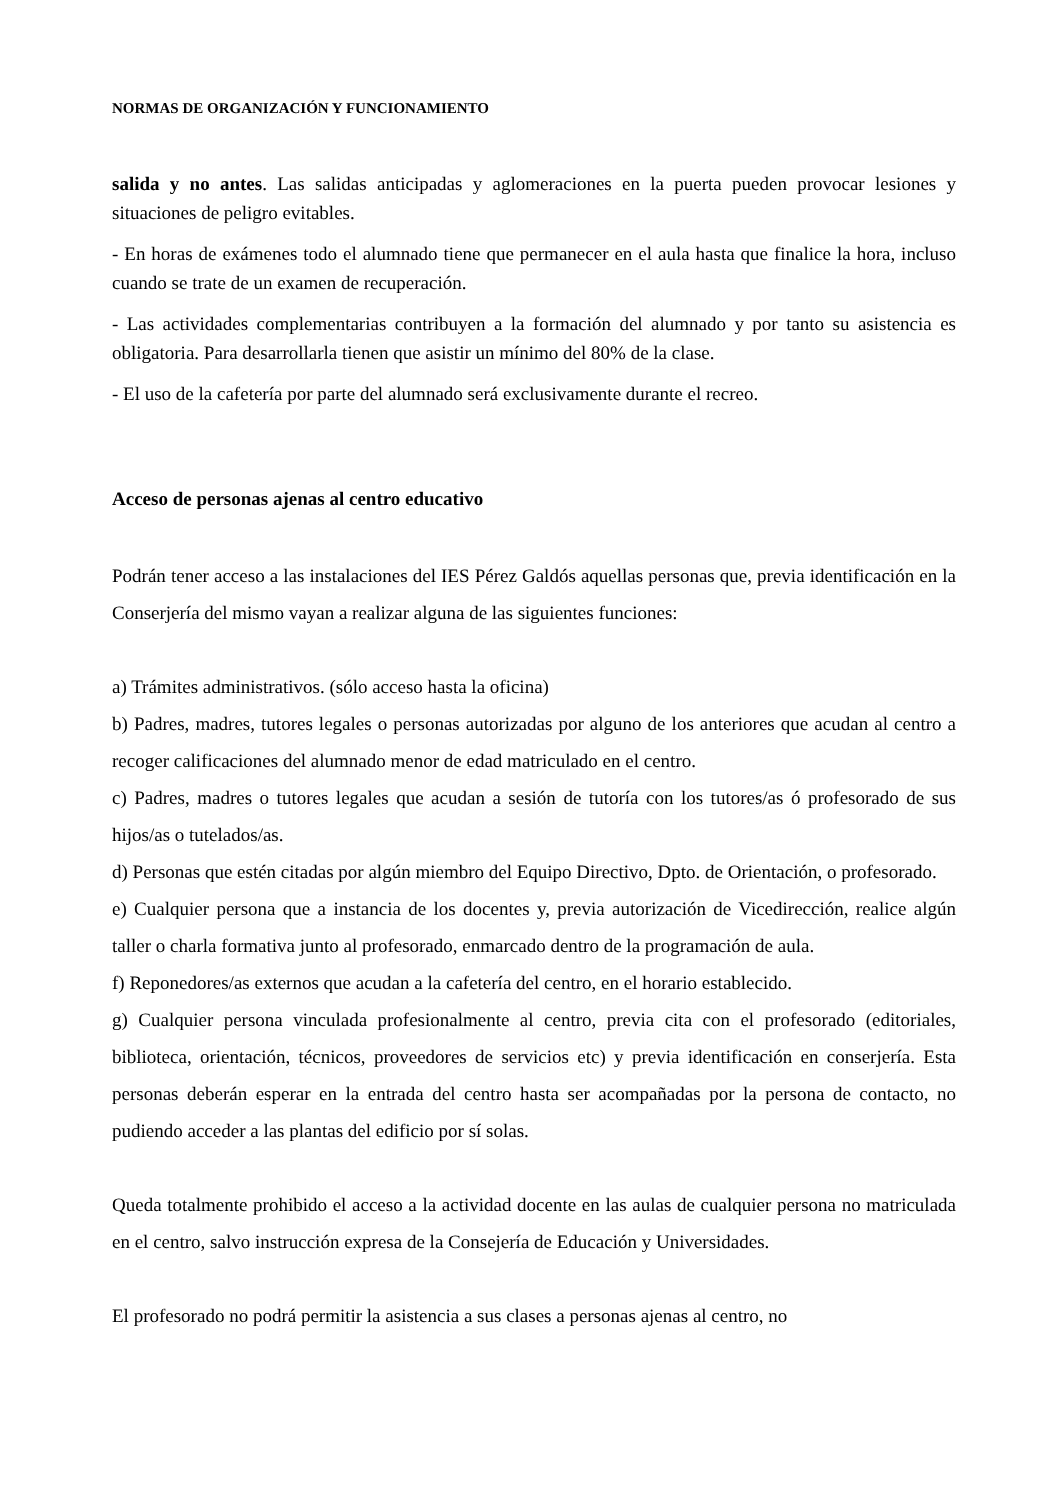NORMAS DE ORGANIZACIÓN Y FUNCIONAMIENTO
salida y no antes. Las salidas anticipadas y aglomeraciones en la puerta pueden provocar lesiones y situaciones de peligro evitables.
- En horas de exámenes todo el alumnado tiene que permanecer en el aula hasta que finalice la hora, incluso cuando se trate de un examen de recuperación.
- Las actividades complementarias contribuyen a la formación del alumnado y por tanto su asistencia es obligatoria. Para desarrollarla tienen que asistir un mínimo del 80% de la clase.
- El uso de la cafetería por parte del alumnado será exclusivamente durante el recreo.
Acceso de personas ajenas al centro educativo
Podrán tener acceso a las instalaciones del IES Pérez Galdós aquellas personas que, previa identificación en la Conserjería del mismo vayan a realizar alguna de las siguientes funciones:
a) Trámites administrativos. (sólo acceso hasta la oficina)
b) Padres, madres, tutores legales o personas autorizadas por alguno de los anteriores que acudan al centro a recoger calificaciones del alumnado menor de edad matriculado en el centro.
c) Padres, madres o tutores legales que acudan a sesión de tutoría con los tutores/as ó profesorado de sus hijos/as o tutelados/as.
d) Personas que estén citadas por algún miembro del Equipo Directivo, Dpto. de Orientación, o profesorado.
e) Cualquier persona que a instancia de los docentes y, previa autorización de Vicedirección, realice algún taller o charla formativa junto al profesorado, enmarcado dentro de la programación de aula.
f) Reponedores/as externos que acudan a la cafetería del centro, en el horario establecido.
g) Cualquier persona vinculada profesionalmente al centro, previa cita con el profesorado (editoriales, biblioteca, orientación, técnicos, proveedores de servicios etc) y previa identificación en conserjería. Esta personas deberán esperar en la entrada del centro hasta ser acompañadas por la persona de contacto, no pudiendo acceder a las plantas del edificio por sí solas.
Queda totalmente prohibido el acceso a la actividad docente en las aulas de cualquier persona no matriculada en el centro, salvo instrucción expresa de la Consejería de Educación y Universidades.
El profesorado no podrá permitir la asistencia a sus clases a personas ajenas al centro, no